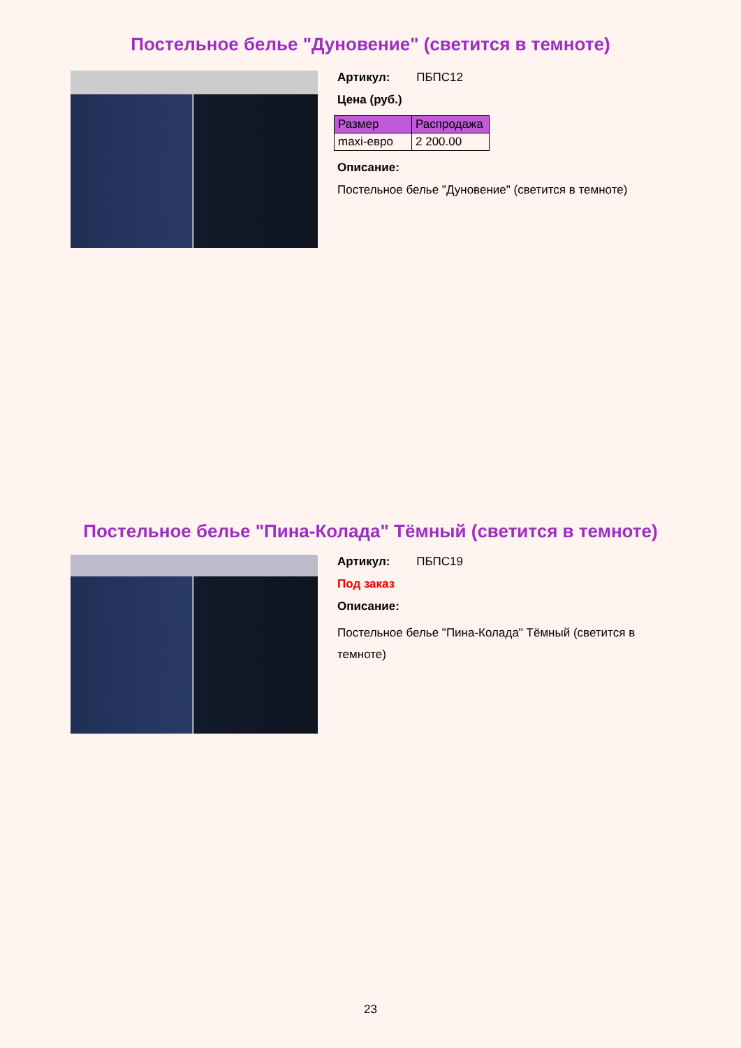Постельное белье "Дуновение" (светится в темноте)
Артикул: ПБПС12
Цена (руб.)
| Размер | Распродажа |
| --- | --- |
| maxi-евро | 2 200.00 |
Описание:
Постельное белье "Дуновение" (светится в темноте)
Постельное белье "Пина-Колада" Тёмный (светится в темноте)
Артикул: ПБПС19
Под заказ
Описание:
Постельное белье "Пина-Колада" Тёмный (светится в темноте)
23